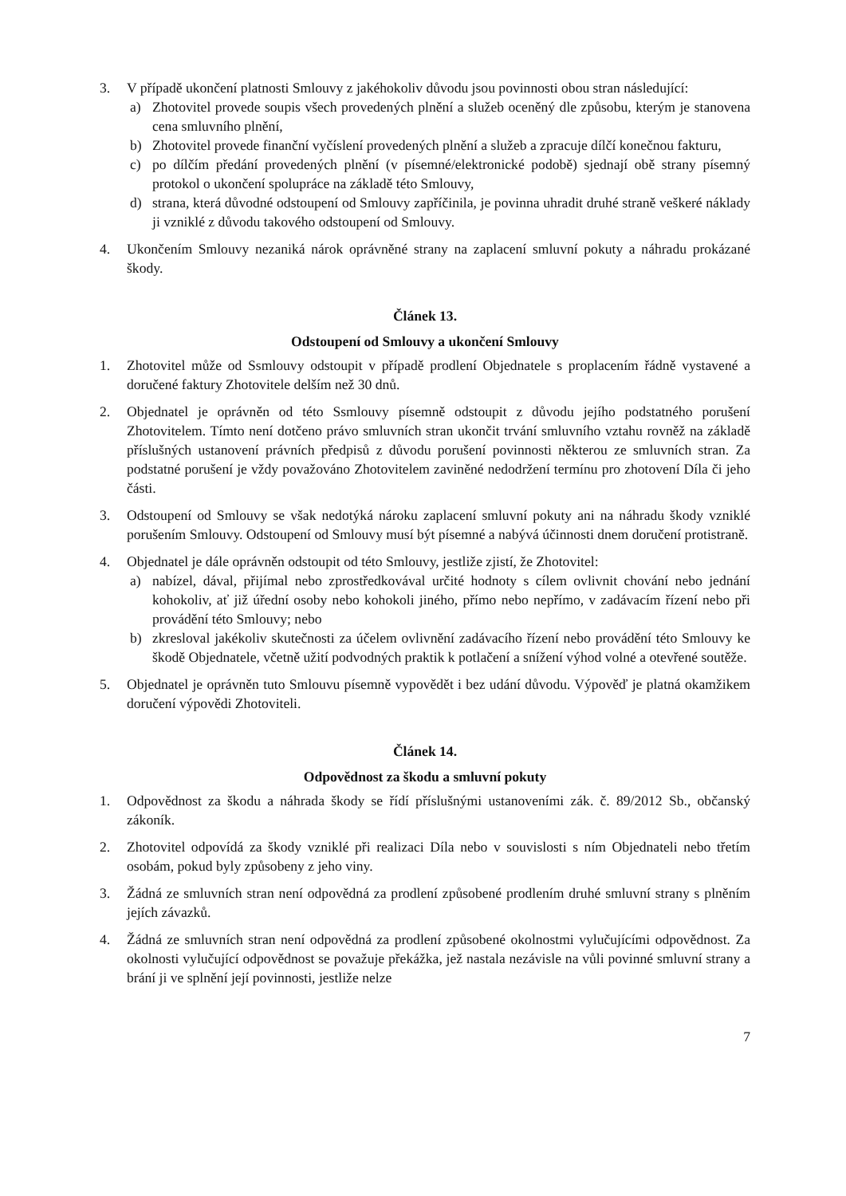3. V případě ukončení platnosti Smlouvy z jakéhokoliv důvodu jsou povinnosti obou stran následující:
a) Zhotovitel provede soupis všech provedených plnění a služeb oceněný dle způsobu, kterým je stanovena cena smluvního plnění,
b) Zhotovitel provede finanční vyčíslení provedených plnění a služeb a zpracuje dílčí konečnou fakturu,
c) po dílčím předání provedených plnění (v písemné/elektronické podobě) sjednají obě strany písemný protokol o ukončení spolupráce na základě této Smlouvy,
d) strana, která důvodné odstoupení od Smlouvy zapříčinila, je povinna uhradit druhé straně veškeré náklady ji vzniklé z důvodu takového odstoupení od Smlouvy.
4. Ukončením Smlouvy nezaniká nárok oprávněné strany na zaplacení smluvní pokuty a náhradu prokázané škody.
Článek 13.
Odstoupení od Smlouvy a ukončení Smlouvy
1. Zhotovitel může od Ssmlouvy odstoupit v případě prodlení Objednatele s proplacením řádně vystavené a doručené faktury Zhotovitele delším než 30 dnů.
2. Objednatel je oprávněn od této Ssmlouvy písemně odstoupit z důvodu jejího podstatného porušení Zhotovitelem. Tímto není dotčeno právo smluvních stran ukončit trvání smluvního vztahu rovněž na základě příslušných ustanovení právních předpisů z důvodu porušení povinnosti některou ze smluvních stran. Za podstatné porušení je vždy považováno Zhotovitelem zaviněné nedodržení termínu pro zhotovení Díla či jeho části.
3. Odstoupení od Smlouvy se však nedotýká nároku zaplacení smluvní pokuty ani na náhradu škody vzniklé porušením Smlouvy. Odstoupení od Smlouvy musí být písemné a nabývá účinnosti dnem doručení protistraně.
4. Objednatel je dále oprávněn odstoupit od této Smlouvy, jestliže zjistí, že Zhotovitel:
a) nabízel, dával, přijímal nebo zprostředkovával určité hodnoty s cílem ovlivnit chování nebo jednání kohokoliv, ať již úřední osoby nebo kohokoli jiného, přímo nebo nepřímo, v zadávacím řízení nebo při provádění této Smlouvy; nebo
b) zkresloval jakékoliv skutečnosti za účelem ovlivnění zadávacího řízení nebo provádění této Smlouvy ke škodě Objednatele, včetně užití podvodných praktik k potlačení a snížení výhod volné a otevřené soutěže.
5. Objednatel je oprávněn tuto Smlouvu písemně vypovědět i bez udání důvodu. Výpověď je platná okamžikem doručení výpovědi Zhotoviteli.
Článek 14.
Odpovědnost za škodu a smluvní pokuty
1. Odpovědnost za škodu a náhrada škody se řídí příslušnými ustanoveními zák. č. 89/2012 Sb., občanský zákoník.
2. Zhotovitel odpovídá za škody vzniklé při realizaci Díla nebo v souvislosti s ním Objednateli nebo třetím osobám, pokud byly způsobeny z jeho viny.
3. Žádná ze smluvních stran není odpovědná za prodlení způsobené prodlením druhé smluvní strany s plněním jejích závazků.
4. Žádná ze smluvních stran není odpovědná za prodlení způsobené okolnostmi vylučujícími odpovědnost. Za okolnosti vylučující odpovědnost se považuje překážka, jež nastala nezávisle na vůli povinné smluvní strany a brání ji ve splnění její povinnosti, jestliže nelze
7